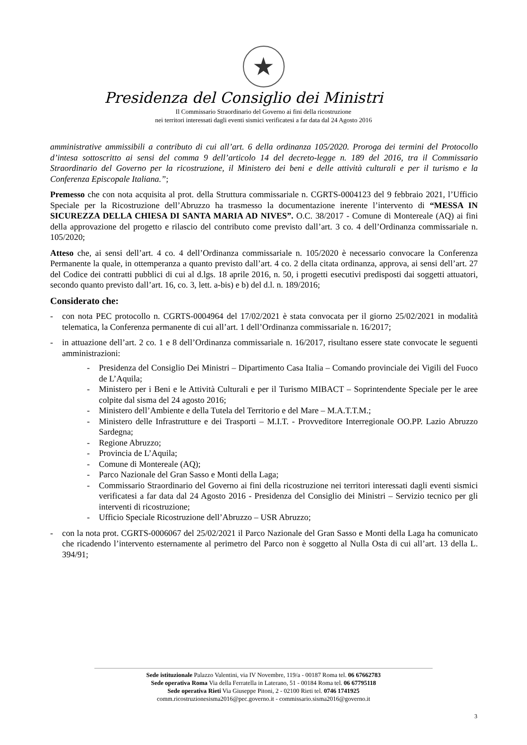★
Presidenza del Consiglio dei Ministri
Il Commissario Straordinario del Governo ai fini della ricostruzione
nei territori interessati dagli eventi sismici verificatesi a far data dal 24 Agosto 2016
amministrative ammissibili a contributo di cui all’art. 6 della ordinanza 105/2020. Proroga dei termini del Protocollo d’intesa sottoscritto ai sensi del comma 9 dell’articolo 14 del decreto-legge n. 189 del 2016, tra il Commissario Straordinario del Governo per la ricostruzione, il Ministero dei beni e delle attività culturali e per il turismo e la Conferenza Episcopale Italiana.”;
Premesso che con nota acquisita al prot. della Struttura commissariale n. CGRTS-0004123 del 9 febbraio 2021, l’Ufficio Speciale per la Ricostruzione dell’Abruzzo ha trasmesso la documentazione inerente l’intervento di “MESSA IN SICUREZZA DELLA CHIESA DI SANTA MARIA AD NIVES”. O.C. 38/2017 - Comune di Montereale (AQ) ai fini della approvazione del progetto e rilascio del contributo come previsto dall’art. 3 co. 4 dell’Ordinanza commissariale n. 105/2020;
Atteso che, ai sensi dell’art. 4 co. 4 dell’Ordinanza commissariale n. 105/2020 è necessario convocare la Conferenza Permanente la quale, in ottemperanza a quanto previsto dall’art. 4 co. 2 della citata ordinanza, approva, ai sensi dell’art. 27 del Codice dei contratti pubblici di cui al d.lgs. 18 aprile 2016, n. 50, i progetti esecutivi predisposti dai soggetti attuatori, secondo quanto previsto dall’art. 16, co. 3, lett. a-bis) e b) del d.l. n. 189/2016;
Considerato che:
- con nota PEC protocollo n. CGRTS-0004964 del 17/02/2021 è stata convocata per il giorno 25/02/2021 in modalità telematica, la Conferenza permanente di cui all’art. 1 dell’Ordinanza commissariale n. 16/2017;
- in attuazione dell’art. 2 co. 1 e 8 dell’Ordinanza commissariale n. 16/2017, risultano essere state convocate le seguenti amministrazioni:
- Presidenza del Consiglio Dei Ministri – Dipartimento Casa Italia – Comando provinciale dei Vigili del Fuoco de L’Aquila;
- Ministero per i Beni e le Attività Culturali e per il Turismo MIBACT – Soprintendente Speciale per le aree colpite dal sisma del 24 agosto 2016;
- Ministero dell’Ambiente e della Tutela del Territorio e del Mare – M.A.T.T.M.;
- Ministero delle Infrastrutture e dei Trasporti – M.I.T. - Provveditore Interregionale OO.PP. Lazio Abruzzo Sardegna;
- Regione Abruzzo;
- Provincia de L’Aquila;
- Comune di Montereale (AQ);
- Parco Nazionale del Gran Sasso e Monti della Laga;
- Commissario Straordinario del Governo ai fini della ricostruzione nei territori interessati dagli eventi sismici verificatesi a far data dal 24 Agosto 2016 - Presidenza del Consiglio dei Ministri – Servizio tecnico per gli interventi di ricostruzione;
- Ufficio Speciale Ricostruzione dell’Abruzzo – USR Abruzzo;
- con la nota prot. CGRTS-0006067 del 25/02/2021 il Parco Nazionale del Gran Sasso e Monti della Laga ha comunicato che ricadendo l’intervento esternamente al perimetro del Parco non è soggetto al Nulla Osta di cui all’art. 13 della L. 394/91;
Sede istituzionale Palazzo Valentini, via IV Novembre, 119/a - 00187 Roma tel. 06 67662783
Sede operativa Roma Via della Ferratella in Laterano, 51 - 00184 Roma tel. 06 67795118
Sede operativa Rieti Via Giuseppe Pitoni, 2 - 02100 Rieti tel. 0746 1741925
comm.ricostruzionesisma2016@pec.governo.it - commissario.sisma2016@governo.it
3